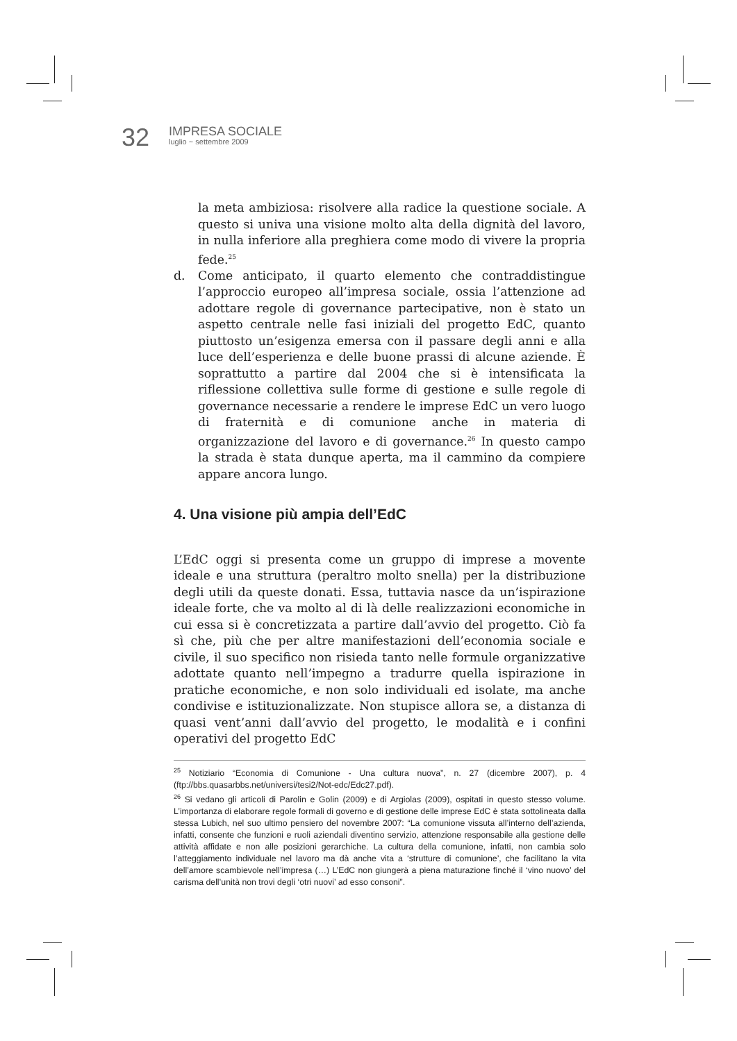32
IMPRESA SOCIALE
luglio ~ settembre 2009
la meta ambiziosa: risolvere alla radice la questione sociale. A questo si univa una visione molto alta della dignità del lavoro, in nulla inferiore alla preghiera come modo di vivere la propria fede.<sup>25</sup>
d. Come anticipato, il quarto elemento che contraddistingue l’approccio europeo all’impresa sociale, ossia l’attenzione ad adottare regole di governance partecipative, non è stato un aspetto centrale nelle fasi iniziali del progetto EdC, quanto piuttosto un’esigenza emersa con il passare degli anni e alla luce dell’esperienza e delle buone prassi di alcune aziende. È soprattutto a partire dal 2004 che si è intensificata la riflessione collettiva sulle forme di gestione e sulle regole di governance necessarie a rendere le imprese EdC un vero luogo di fraternità e di comunione anche in materia di organizzazione del lavoro e di governance.<sup>26</sup> In questo campo la strada è stata dunque aperta, ma il cammino da compiere appare ancora lungo.
4. Una visione più ampia dell’EdC
L’EdC oggi si presenta come un gruppo di imprese a movente ideale e una struttura (peraltro molto snella) per la distribuzione degli utili da queste donati. Essa, tuttavia nasce da un’ispirazione ideale forte, che va molto al di là delle realizzazioni economiche in cui essa si è concretizzata a partire dall’avvio del progetto. Ciò fa sì che, più che per altre manifestazioni dell’economia sociale e civile, il suo specifico non risieda tanto nelle formule organizzative adottate quanto nell’impegno a tradurre quella ispirazione in pratiche economiche, e non solo individuali ed isolate, ma anche condivise e istituzionalizzate. Non stupisce allora se, a distanza di quasi vent’anni dall’avvio del progetto, le modalità e i confini operativi del progetto EdC
<sup>25</sup> Notiziario “Economia di Comunione - Una cultura nuova”, n. 27 (dicembre 2007), p. 4 (ftp://bbs.quasarbbs.net/universi/tesi2/Not-edc/Edc27.pdf).
<sup>26</sup> Si vedano gli articoli di Parolin e Golin (2009) e di Argiolas (2009), ospitati in questo stesso volume. L’importanza di elaborare regole formali di governo e di gestione delle imprese EdC è stata sottolineata dalla stessa Lubich, nel suo ultimo pensiero del novembre 2007: “La comunione vissuta all’interno dell’azienda, infatti, consente che funzioni e ruoli aziendali diventino servizio, attenzione responsabile alla gestione delle attività affidate e non alle posizioni gerarchiche. La cultura della comunione, infatti, non cambia solo l’atteggiamento individuale nel lavoro ma dà anche vita a ‘strutture di comunione’, che facilitano la vita dell’amore scambievole nell’impresa (…) L’EdC non giungerà a piena maturazione finché il ‘vino nuovo’ del carisma dell’unità non trovi degli ‘otri nuovi’ ad esso consoni”.